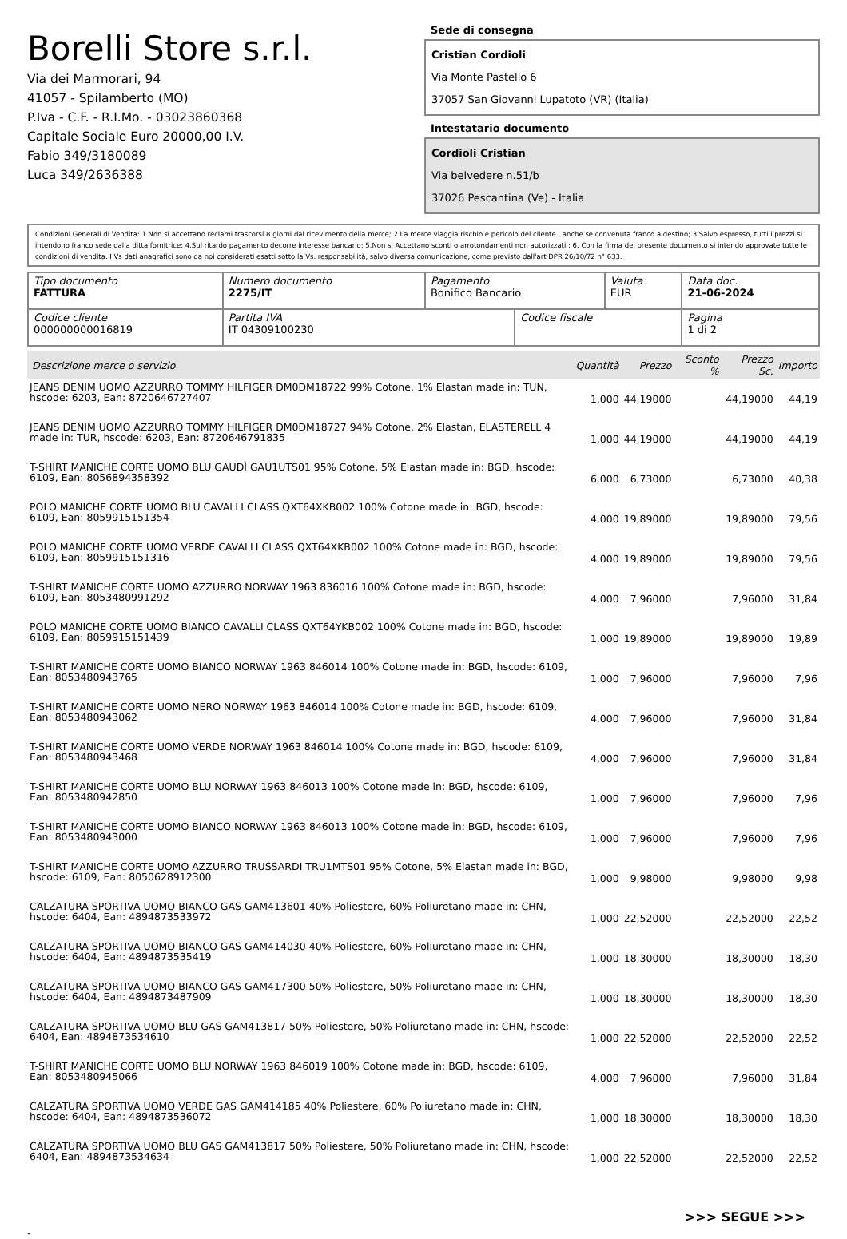Borelli Store s.r.l.
Via dei Marmorari, 94
41057 - Spilamberto (MO)
P.Iva - C.F. - R.I.Mo. - 03023860368
Capitale Sociale Euro 20000,00 I.V.
Fabio 349/3180089
Luca 349/2636388
Sede di consegna
Cristian Cordioli
Via Monte Pastello 6
37057 San Giovanni Lupatoto (VR) (Italia)
Intestatario documento
Cordioli Cristian
Via belvedere n.51/b
37026 Pescantina (Ve) - Italia
Condizioni Generali di Vendita: 1.Non si accettano reclami trascorsi 8 giorni dal ricevimento della merce; 2.La merce viaggia rischio e pericolo del cliente , anche se convenuta franco a destino; 3.Salvo espresso, tutti i prezzi si intendono franco sede dalla ditta fornitrice; 4.Sul ritardo pagamento decorre interesse bancario; 5.Non si Accettano sconti o arrotondamenti non autorizzati ; 6. Con la firma del presente documento si intendo approvate tutte le condizioni di vendita. I Vs dati anagrafici sono da noi considerati esatti sotto la Vs. responsabilità, salvo diversa comunicazione, come previsto dall'art DPR 26/10/72 n° 633.
| Tipo documento FATTURA | Numero documento 2275/IT | Pagamento Bonifico Bancario | | Valuta EUR | Data doc. 21-06-2024 |
| Codice cliente 000000000016819 | Partita IVA IT 04309100230 | | Codice fiscale | | Pagina 1 di 2 |
| Descrizione merce o servizio | Quantità | Prezzo | Sconto % | Prezzo Sc. | Importo |
| --- | --- | --- | --- | --- | --- |
| JEANS DENIM UOMO AZZURRO TOMMY HILFIGER DM0DM18722 99% Cotone, 1% Elastan made in: TUN, hscode: 6203, Ean: 8720646727407 | 1,000 | 44,19000 | | 44,19000 | 44,19 |
| JEANS DENIM UOMO AZZURRO TOMMY HILFIGER DM0DM18727 94% Cotone, 2% Elastan, ELASTERELL 4 made in: TUR, hscode: 6203, Ean: 8720646791835 | 1,000 | 44,19000 | | 44,19000 | 44,19 |
| T-SHIRT MANICHE CORTE UOMO BLU GAUDÌ GAU1UTS01 95% Cotone, 5% Elastan made in: BGD, hscode: 6109, Ean: 8056894358392 | 6,000 | 6,73000 | | 6,73000 | 40,38 |
| POLO MANICHE CORTE UOMO BLU CAVALLI CLASS QXT64XKB002 100% Cotone made in: BGD, hscode: 6109, Ean: 8059915151354 | 4,000 | 19,89000 | | 19,89000 | 79,56 |
| POLO MANICHE CORTE UOMO VERDE CAVALLI CLASS QXT64XKB002 100% Cotone made in: BGD, hscode: 6109, Ean: 8059915151316 | 4,000 | 19,89000 | | 19,89000 | 79,56 |
| T-SHIRT MANICHE CORTE UOMO AZZURRO NORWAY 1963 836016 100% Cotone made in: BGD, hscode: 6109, Ean: 8053480991292 | 4,000 | 7,96000 | | 7,96000 | 31,84 |
| POLO MANICHE CORTE UOMO BIANCO CAVALLI CLASS QXT64YKB002 100% Cotone made in: BGD, hscode: 6109, Ean: 8059915151439 | 1,000 | 19,89000 | | 19,89000 | 19,89 |
| T-SHIRT MANICHE CORTE UOMO BIANCO NORWAY 1963 846014 100% Cotone made in: BGD, hscode: 6109, Ean: 8053480943765 | 1,000 | 7,96000 | | 7,96000 | 7,96 |
| T-SHIRT MANICHE CORTE UOMO NERO NORWAY 1963 846014 100% Cotone made in: BGD, hscode: 6109, Ean: 8053480943062 | 4,000 | 7,96000 | | 7,96000 | 31,84 |
| T-SHIRT MANICHE CORTE UOMO VERDE NORWAY 1963 846014 100% Cotone made in: BGD, hscode: 6109, Ean: 8053480943468 | 4,000 | 7,96000 | | 7,96000 | 31,84 |
| T-SHIRT MANICHE CORTE UOMO BLU NORWAY 1963 846013 100% Cotone made in: BGD, hscode: 6109, Ean: 8053480942850 | 1,000 | 7,96000 | | 7,96000 | 7,96 |
| T-SHIRT MANICHE CORTE UOMO BIANCO NORWAY 1963 846013 100% Cotone made in: BGD, hscode: 6109, Ean: 8053480943000 | 1,000 | 7,96000 | | 7,96000 | 7,96 |
| T-SHIRT MANICHE CORTE UOMO AZZURRO TRUSSARDI TRU1MTS01 95% Cotone, 5% Elastan made in: BGD, hscode: 6109, Ean: 8050628912300 | 1,000 | 9,98000 | | 9,98000 | 9,98 |
| CALZATURA SPORTIVA UOMO BIANCO GAS GAM413601 40% Poliestere, 60% Poliuretano made in: CHN, hscode: 6404, Ean: 4894873533972 | 1,000 | 22,52000 | | 22,52000 | 22,52 |
| CALZATURA SPORTIVA UOMO BIANCO GAS GAM414030 40% Poliestere, 60% Poliuretano made in: CHN, hscode: 6404, Ean: 4894873535419 | 1,000 | 18,30000 | | 18,30000 | 18,30 |
| CALZATURA SPORTIVA UOMO BIANCO GAS GAM417300 50% Poliestere, 50% Poliuretano made in: CHN, hscode: 6404, Ean: 4894873487909 | 1,000 | 18,30000 | | 18,30000 | 18,30 |
| CALZATURA SPORTIVA UOMO BLU GAS GAM413817 50% Poliestere, 50% Poliuretano made in: CHN, hscode: 6404, Ean: 4894873534610 | 1,000 | 22,52000 | | 22,52000 | 22,52 |
| T-SHIRT MANICHE CORTE UOMO BLU NORWAY 1963 846019 100% Cotone made in: BGD, hscode: 6109, Ean: 8053480945066 | 4,000 | 7,96000 | | 7,96000 | 31,84 |
| CALZATURA SPORTIVA UOMO VERDE GAS GAM414185 40% Poliestere, 60% Poliuretano made in: CHN, hscode: 6404, Ean: 4894873536072 | 1,000 | 18,30000 | | 18,30000 | 18,30 |
| CALZATURA SPORTIVA UOMO BLU GAS GAM413817 50% Poliestere, 50% Poliuretano made in: CHN, hscode: 6404, Ean: 4894873534634 | 1,000 | 22,52000 | | 22,52000 | 22,52 |
>>> SEGUE >>>
-